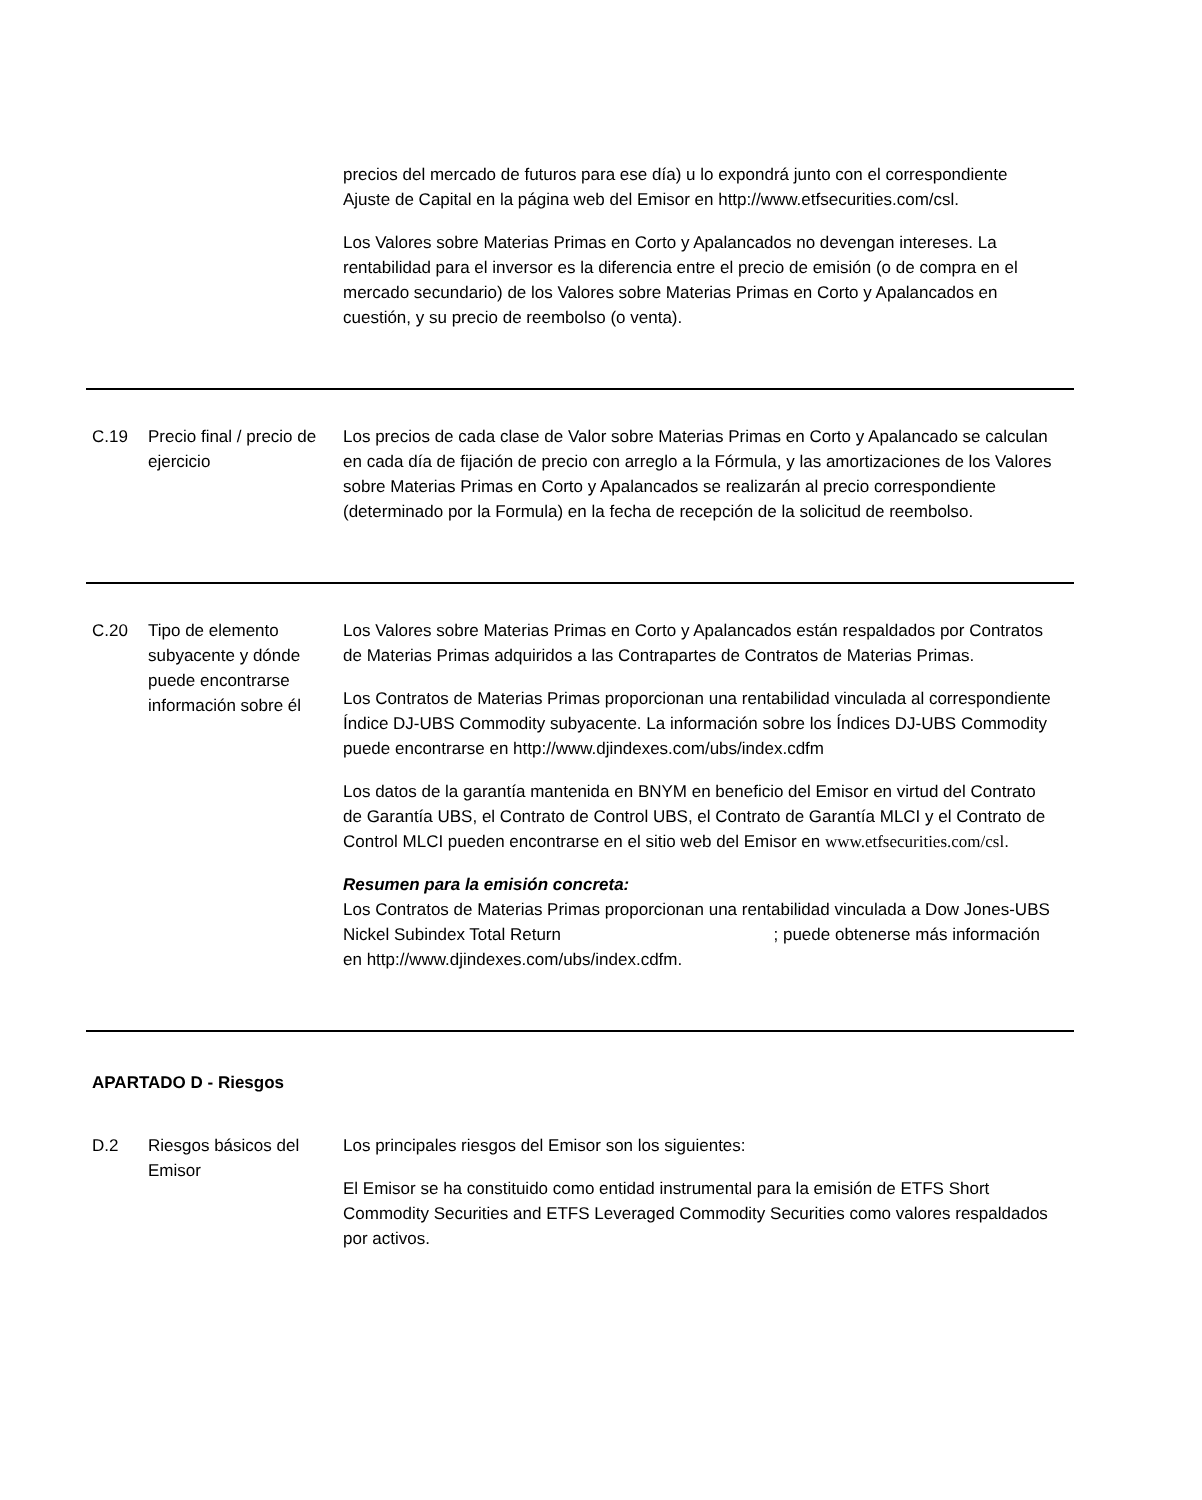| | | precios del mercado de futuros para ese día) u lo expondrá junto con el correspondiente Ajuste de Capital en la página web del Emisor en http://www.etfsecurities.com/csl. Los Valores sobre Materias Primas en Corto y Apalancados no devengan intereses. La rentabilidad para el inversor es la diferencia entre el precio de emisión (o de compra en el mercado secundario) de los Valores sobre Materias Primas en Corto y Apalancados en cuestión, y su precio de reembolso (o venta). |
| C.19 | Precio final / precio de ejercicio | Los precios de cada clase de Valor sobre Materias Primas en Corto y Apalancado se calculan en cada día de fijación de precio con arreglo a la Fórmula, y las amortizaciones de los Valores sobre Materias Primas en Corto y Apalancados se realizarán al precio correspondiente (determinado por la Formula) en la fecha de recepción de la solicitud de reembolso. |
| C.20 | Tipo de elemento subyacente y dónde puede encontrarse información sobre él | Los Valores sobre Materias Primas en Corto y Apalancados están respaldados por Contratos de Materias Primas adquiridos a las Contrapartes de Contratos de Materias Primas. Los Contratos de Materias Primas proporcionan una rentabilidad vinculada al correspondiente Índice DJ-UBS Commodity subyacente. La información sobre los Índices DJ-UBS Commodity puede encontrarse en http://www.djindexes.com/ubs/index.cdfm Los datos de la garantía mantenida en BNYM en beneficio del Emisor en virtud del Contrato de Garantía UBS, el Contrato de Control UBS, el Contrato de Garantía MLCI y el Contrato de Control MLCI pueden encontrarse en el sitio web del Emisor en www.etfsecurities.com/csl . Resumen para la emisión concreta: Los Contratos de Materias Primas proporcionan una rentabilidad vinculada a Dow Jones-UBS Nickel Subindex Total Return ; puede obtenerse más información en http://www.djindexes.com/ubs/index.cdfm. |
| APARTADO D - Riesgos | | |
| D.2 | Riesgos básicos del Emisor | Los principales riesgos del Emisor son los siguientes: El Emisor se ha constituido como entidad instrumental para la emisión de ETFS Short Commodity Securities and ETFS Leveraged Commodity Securities como valores respaldados por activos. |